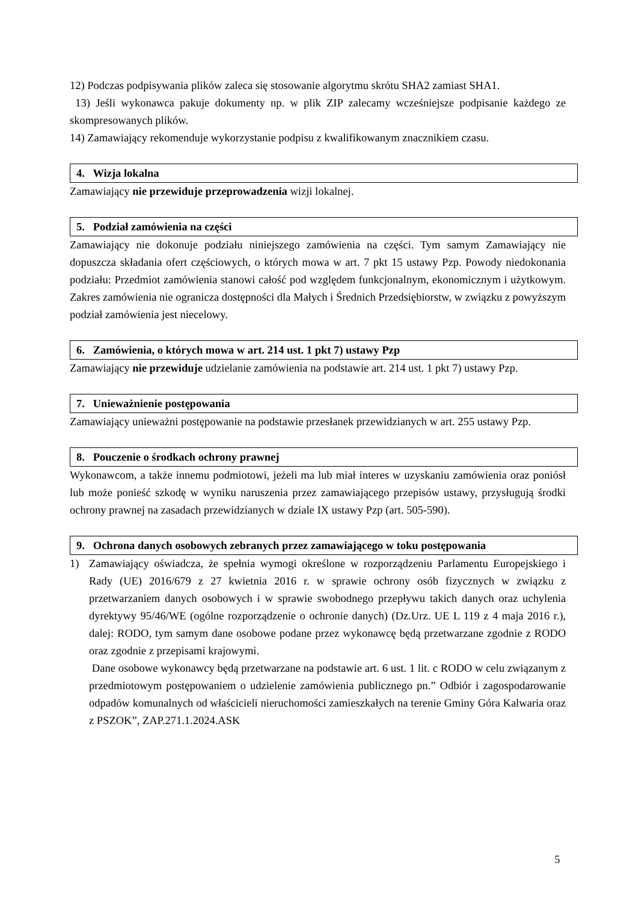12) Podczas podpisywania plików zaleca się stosowanie algorytmu skrótu SHA2 zamiast SHA1.
13) Jeśli wykonawca pakuje dokumenty np. w plik ZIP zalecamy wcześniejsze podpisanie każdego ze skompresowanych plików.
14) Zamawiający rekomenduje wykorzystanie podpisu z kwalifikowanym znacznikiem czasu.
4. Wizja lokalna
Zamawiający nie przewiduje przeprowadzenia wizji lokalnej.
5. Podział zamówienia na części
Zamawiający nie dokonuje podziału niniejszego zamówienia na części. Tym samym Zamawiający nie dopuszcza składania ofert częściowych, o których mowa w art. 7 pkt 15 ustawy Pzp. Powody niedokonania podziału: Przedmiot zamówienia stanowi całość pod względem funkcjonalnym, ekonomicznym i użytkowym. Zakres zamówienia nie ogranicza dostępności dla Małych i Średnich Przedsiębiorstw, w związku z powyższym podział zamówienia jest niecelowy.
6. Zamówienia, o których mowa w art. 214 ust. 1 pkt 7) ustawy Pzp
Zamawiający nie przewiduje udzielanie zamówienia na podstawie art. 214 ust. 1 pkt 7) ustawy Pzp.
7. Unieważnienie postępowania
Zamawiający unieważni postępowanie na podstawie przesłanek przewidzianych w art. 255 ustawy Pzp.
8. Pouczenie o środkach ochrony prawnej
Wykonawcom, a także innemu podmiotowi, jeżeli ma lub miał interes w uzyskaniu zamówienia oraz poniósł lub może ponieść szkodę w wyniku naruszenia przez zamawiającego przepisów ustawy, przysługują środki ochrony prawnej na zasadach przewidzianych w dziale IX ustawy Pzp (art. 505-590).
9. Ochrona danych osobowych zebranych przez zamawiającego w toku postępowania
1) Zamawiający oświadcza, że spełnia wymogi określone w rozporządzeniu Parlamentu Europejskiego i Rady (UE) 2016/679 z 27 kwietnia 2016 r. w sprawie ochrony osób fizycznych w związku z przetwarzaniem danych osobowych i w sprawie swobodnego przepływu takich danych oraz uchylenia dyrektywy 95/46/WE (ogólne rozporządzenie o ochronie danych) (Dz.Urz. UE L 119 z 4 maja 2016 r.), dalej: RODO, tym samym dane osobowe podane przez wykonawcę będą przetwarzane zgodnie z RODO oraz zgodnie z przepisami krajowymi.
Dane osobowe wykonawcy będą przetwarzane na podstawie art. 6 ust. 1 lit. c RODO w celu związanym z przedmiotowym postępowaniem o udzielenie zamówienia publicznego pn.” Odbiór i zagospodarowanie odpadów komunalnych od właścicieli nieruchomości zamieszkałych na terenie Gminy Góra Kalwaria oraz z PSZOK”, ZAP.271.1.2024.ASK
5